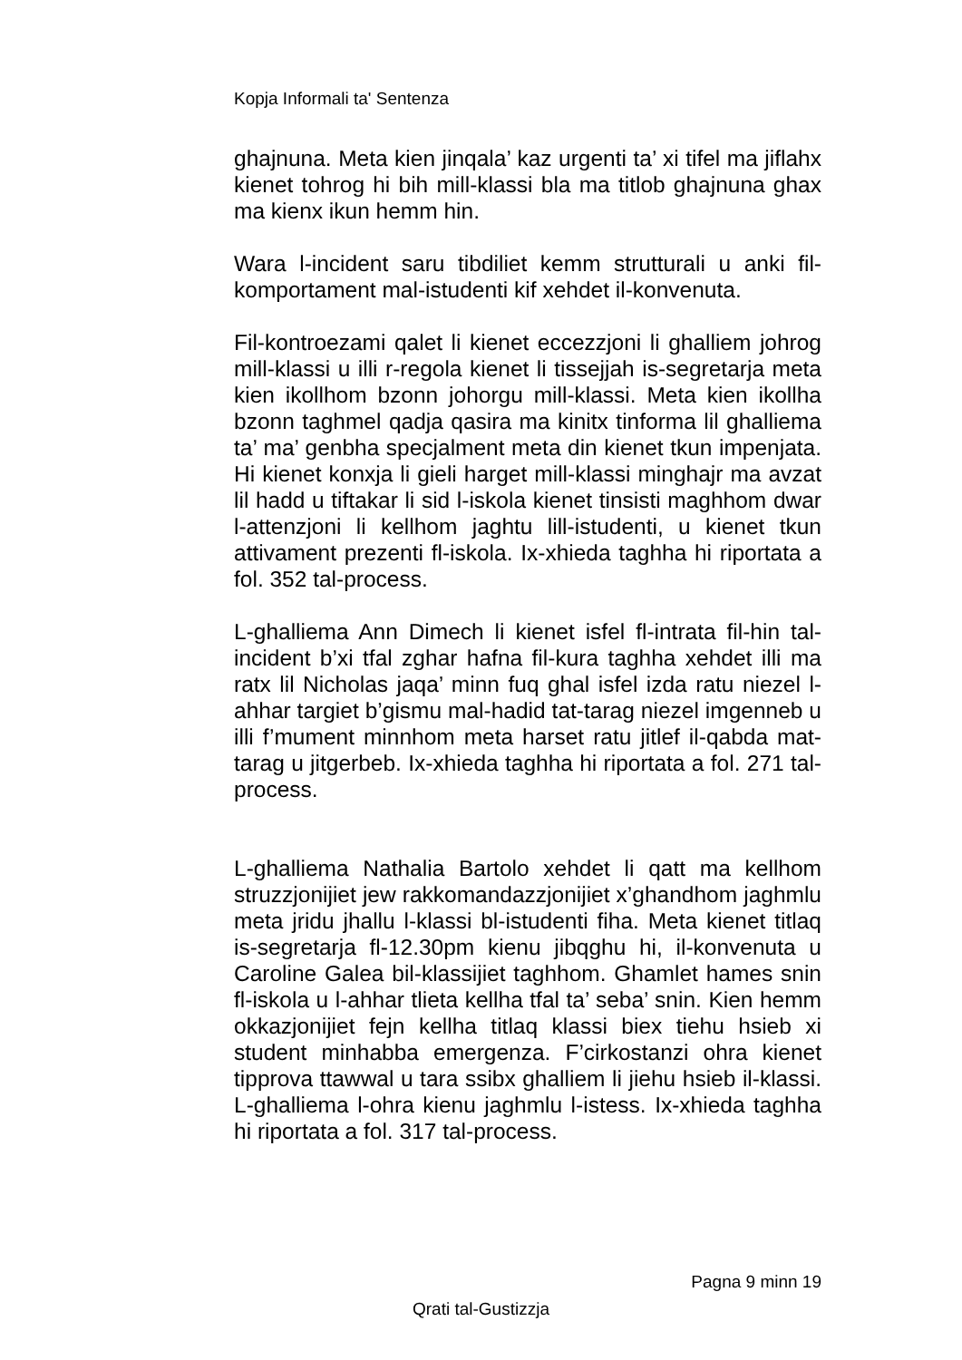Kopja Informali ta' Sentenza
ghajnuna. Meta kien jinqala’ kaz urgenti ta’ xi tifel ma jiflahx kienet tohrog hi bih mill-klassi bla ma titlob ghajnuna ghax ma kienx ikun hemm hin.
Wara l-incident saru tibdiliet kemm strutturali u anki fil-komportament mal-istudenti kif xehdet il-konvenuta.
Fil-kontroezami qalet li kienet eccezzjoni li ghalliem johrog mill-klassi u illi r-regola kienet li tissejjah is-segretarja meta kien ikollhom bzonn johorgu mill-klassi. Meta kien ikollha bzonn taghmel qadja qasira ma kinitx tinforma lil ghalliema ta’ ma’ genbha specjalment meta din kienet tkun impenjata. Hi kienet konxja li gieli harget mill-klassi minghajr ma avzat lil hadd u tiftakar li sid l-iskola kienet tinsisti maghhom dwar l-attenzjoni li kellhom jaghtu lill-istudenti, u kienet tkun attivament prezenti fl-iskola. Ix-xhieda taghha hi riportata a fol. 352 tal-process.
L-ghalliema Ann Dimech li kienet isfel fl-intrata fil-hin tal-incident b’xi tfal zghar hafna fil-kura taghha xehdet illi ma ratx lil Nicholas jaqa’ minn fuq ghal isfel izda ratu niezel l-ahhar targiet b’gismu mal-hadid tat-tarag niezel imgenneb u illi f’mument minnhom meta harset ratu jitlef il-qabda mat-tarag u jitgerbeb. Ix-xhieda taghha hi riportata a fol. 271 tal-process.
L-ghalliema Nathalia Bartolo xehdet li qatt ma kellhom struzzjonijiet jew rakkomandazzjonijiet x’ghandhom jaghmlu meta jridu jhallu l-klassi bl-istudenti fiha. Meta kienet titlaq is-segretarja fl-12.30pm kienu jibqghu hi, il-konvenuta u Caroline Galea bil-klassijiet taghhom. Ghamlet hames snin fl-iskola u l-ahhar tlieta kellha tfal ta’ seba’ snin. Kien hemm okkazjonijiet fejn kellha titlaq klassi biex tiehu hsieb xi student minhabba emergenza. F’cirkostanzi ohra kienet tipprova ttawwal u tara ssibx ghalliem li jiehu hsieb il-klassi. L-ghalliema l-ohra kienu jaghmlu l-istess. Ix-xhieda taghha hi riportata a fol. 317 tal-process.
Pagna 9 minn 19
Qrati tal-Gustizzja